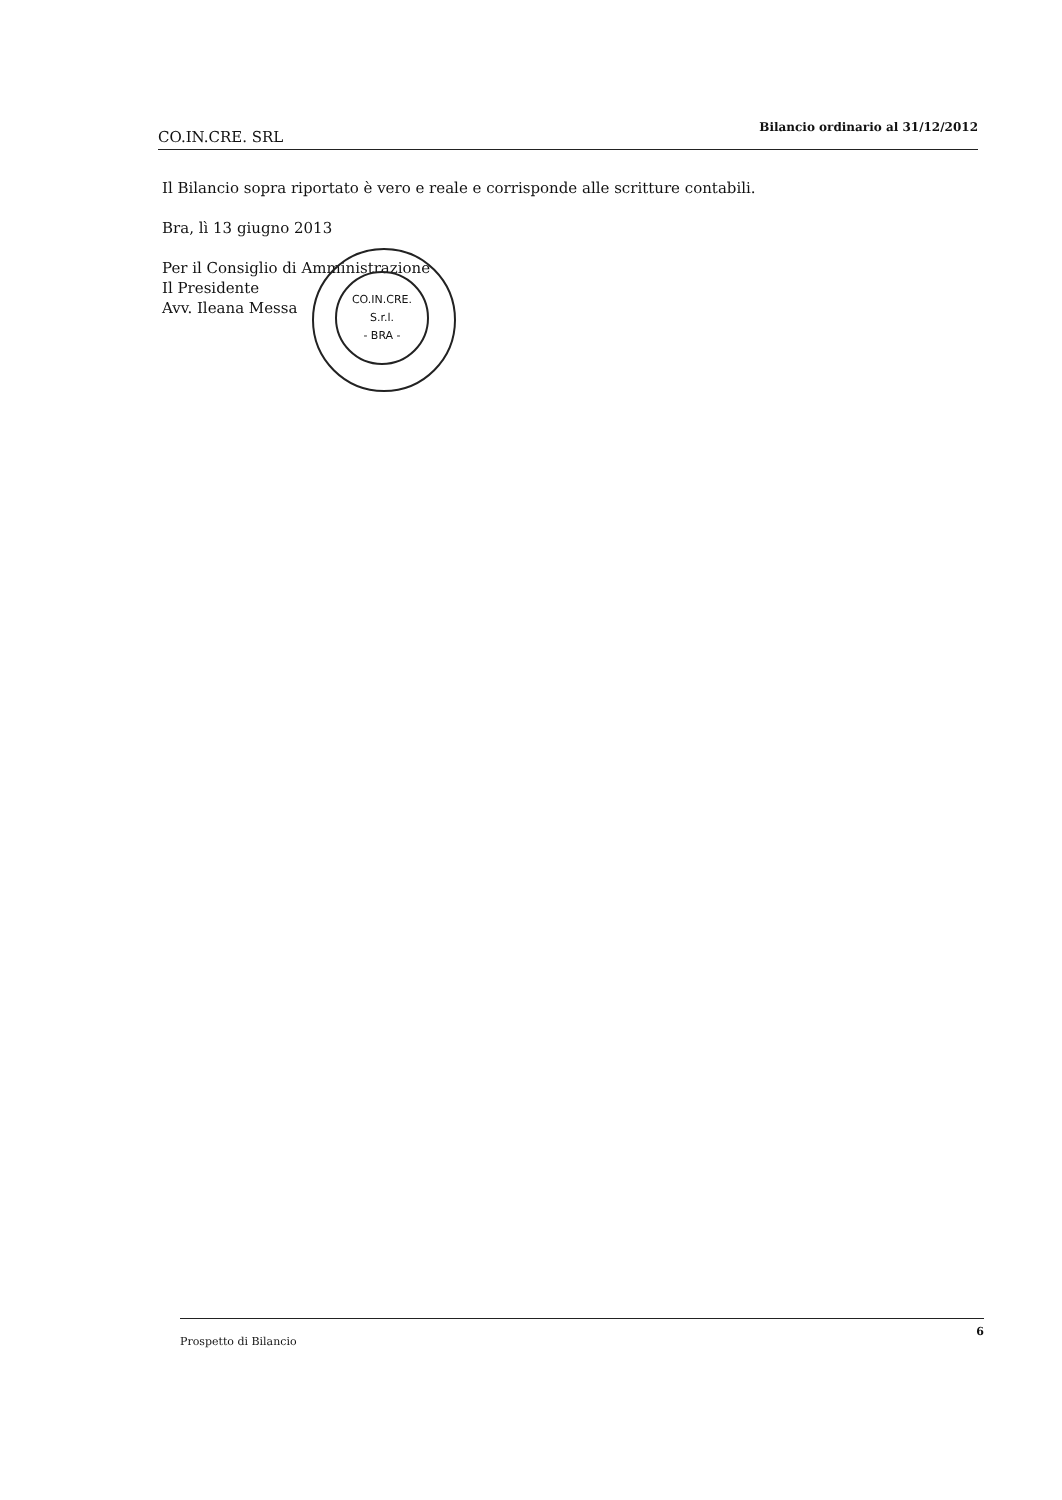CO.IN.CRE. SRL Bilancio ordinario al 31/12/2012
Il Bilancio sopra riportato è vero e reale e corrisponde alle scritture contabili.
Bra, lì 13 giugno 2013
Per il Consiglio di Amministrazione
Il Presidente
Avv. Ileana Messa
CO.IN.CRE.
S.r.l.
- BRA -
Prospetto di Bilancio 6